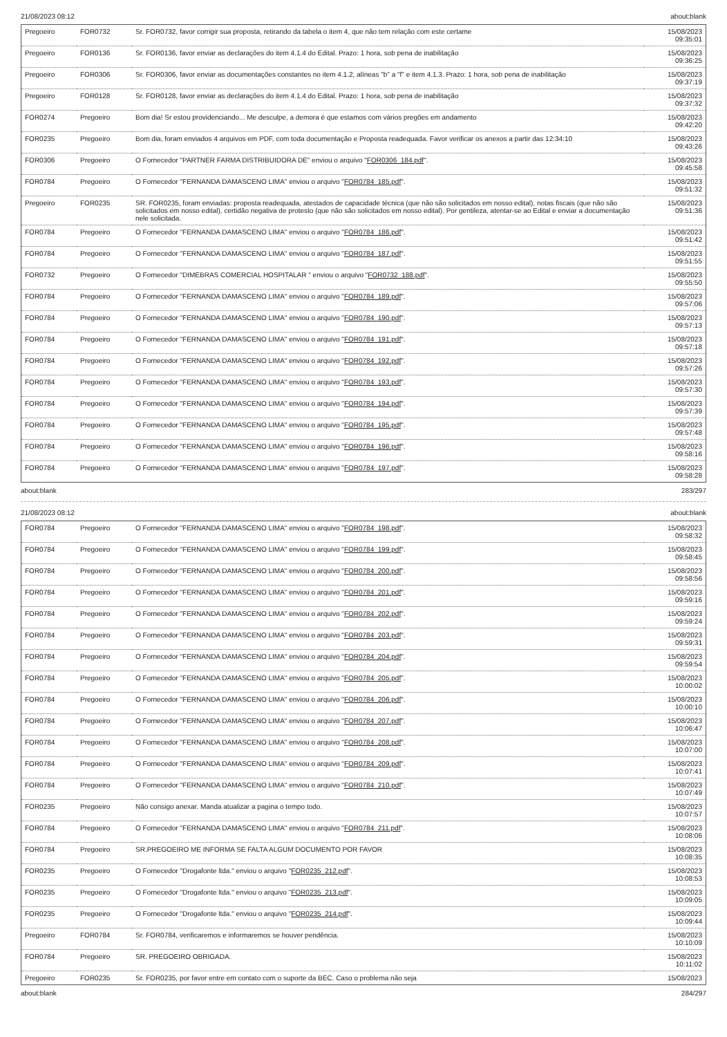21/08/2023 08:12 about:blank
| Pregoeiro | FOR0732 | Sr. FOR0732, favor corrigir sua proposta, retirando da tabela o item 4, que não tem relação com este certame | 15/08/2023 09:35:01 |
| Pregoeiro | FOR0136 | Sr. FOR0136, favor enviar as declarações do item 4.1.4 do Edital. Prazo: 1 hora, sob pena de inabilitação | 15/08/2023 09:36:25 |
| Pregoeiro | FOR0306 | Sr. FOR0306, favor enviar as documentações constantes no item 4.1.2, alíneas "b" a "f" e item 4.1.3. Prazo: 1 hora, sob pena de inabilitação | 15/08/2023 09:37:19 |
| Pregoeiro | FOR0128 | Sr. FOR0128, favor enviar as declarações do item 4.1.4 do Edital. Prazo: 1 hora, sob pena de inabilitação | 15/08/2023 09:37:32 |
| FOR0274 | Pregoeiro | Bom dia! Sr estou providenciando... Me desculpe, a demora é que estamos com vários pregões em andamento | 15/08/2023 09:42:20 |
| FOR0235 | Pregoeiro | Bom dia, foram enviados 4 arquivos em PDF, com toda documentação e Proposta readequada. Favor verificar os anexos a partir das 12:34:10 | 15/08/2023 09:43:26 |
| FOR0306 | Pregoeiro | O Fornecedor "PARTNER FARMA DISTRIBUIDORA DE" enviou o arquivo " FOR0306_184.pdf ". | 15/08/2023 09:45:58 |
| FOR0784 | Pregoeiro | O Fornecedor "FERNANDA DAMASCENO LIMA" enviou o arquivo " FOR0784_185.pdf ". | 15/08/2023 09:51:32 |
| Pregoeiro | FOR0235 | SR. FOR0235, foram enviadas: proposta readequada, atestados de capacidade técnica (que não são solicitados em nosso edital), notas fiscais (que não são solicitados em nosso edital), certidão negativa de protesto (que não são solicitados em nosso edital). Por gentileza, atentar-se ao Edital e enviar a documentação nele solicitada. | 15/08/2023 09:51:36 |
| FOR0784 | Pregoeiro | O Fornecedor "FERNANDA DAMASCENO LIMA" enviou o arquivo " FOR0784_186.pdf ". | 15/08/2023 09:51:42 |
| FOR0784 | Pregoeiro | O Fornecedor "FERNANDA DAMASCENO LIMA" enviou o arquivo " FOR0784_187.pdf ". | 15/08/2023 09:51:55 |
| FOR0732 | Pregoeiro | O Fornecedor "DIMEBRAS COMERCIAL HOSPITALAR " enviou o arquivo " FOR0732_188.pdf ". | 15/08/2023 09:55:50 |
| FOR0784 | Pregoeiro | O Fornecedor "FERNANDA DAMASCENO LIMA" enviou o arquivo " FOR0784_189.pdf ". | 15/08/2023 09:57:06 |
| FOR0784 | Pregoeiro | O Fornecedor "FERNANDA DAMASCENO LIMA" enviou o arquivo " FOR0784_190.pdf ". | 15/08/2023 09:57:13 |
| FOR0784 | Pregoeiro | O Fornecedor "FERNANDA DAMASCENO LIMA" enviou o arquivo " FOR0784_191.pdf ". | 15/08/2023 09:57:18 |
| FOR0784 | Pregoeiro | O Fornecedor "FERNANDA DAMASCENO LIMA" enviou o arquivo " FOR0784_192.pdf ". | 15/08/2023 09:57:26 |
| FOR0784 | Pregoeiro | O Fornecedor "FERNANDA DAMASCENO LIMA" enviou o arquivo " FOR0784_193.pdf ". | 15/08/2023 09:57:30 |
| FOR0784 | Pregoeiro | O Fornecedor "FERNANDA DAMASCENO LIMA" enviou o arquivo " FOR0784_194.pdf ". | 15/08/2023 09:57:39 |
| FOR0784 | Pregoeiro | O Fornecedor "FERNANDA DAMASCENO LIMA" enviou o arquivo " FOR0784_195.pdf ". | 15/08/2023 09:57:48 |
| FOR0784 | Pregoeiro | O Fornecedor "FERNANDA DAMASCENO LIMA" enviou o arquivo " FOR0784_196.pdf ". | 15/08/2023 09:58:16 |
| FOR0784 | Pregoeiro | O Fornecedor "FERNANDA DAMASCENO LIMA" enviou o arquivo " FOR0784_197.pdf ". | 15/08/2023 09:58:28 |
about:blank 283/297
21/08/2023 08:12 about:blank
| FOR0784 | Pregoeiro | O Fornecedor "FERNANDA DAMASCENO LIMA" enviou o arquivo " FOR0784_198.pdf ". | 15/08/2023 09:58:32 |
| FOR0784 | Pregoeiro | O Fornecedor "FERNANDA DAMASCENO LIMA" enviou o arquivo " FOR0784_199.pdf ". | 15/08/2023 09:58:45 |
| FOR0784 | Pregoeiro | O Fornecedor "FERNANDA DAMASCENO LIMA" enviou o arquivo " FOR0784_200.pdf ". | 15/08/2023 09:58:56 |
| FOR0784 | Pregoeiro | O Fornecedor "FERNANDA DAMASCENO LIMA" enviou o arquivo " FOR0784_201.pdf ". | 15/08/2023 09:59:16 |
| FOR0784 | Pregoeiro | O Fornecedor "FERNANDA DAMASCENO LIMA" enviou o arquivo " FOR0784_202.pdf ". | 15/08/2023 09:59:24 |
| FOR0784 | Pregoeiro | O Fornecedor "FERNANDA DAMASCENO LIMA" enviou o arquivo " FOR0784_203.pdf ". | 15/08/2023 09:59:31 |
| FOR0784 | Pregoeiro | O Fornecedor "FERNANDA DAMASCENO LIMA" enviou o arquivo " FOR0784_204.pdf ". | 15/08/2023 09:59:54 |
| FOR0784 | Pregoeiro | O Fornecedor "FERNANDA DAMASCENO LIMA" enviou o arquivo " FOR0784_205.pdf ". | 15/08/2023 10:00:02 |
| FOR0784 | Pregoeiro | O Fornecedor "FERNANDA DAMASCENO LIMA" enviou o arquivo " FOR0784_206.pdf ". | 15/08/2023 10:00:10 |
| FOR0784 | Pregoeiro | O Fornecedor "FERNANDA DAMASCENO LIMA" enviou o arquivo " FOR0784_207.pdf ". | 15/08/2023 10:06:47 |
| FOR0784 | Pregoeiro | O Fornecedor "FERNANDA DAMASCENO LIMA" enviou o arquivo " FOR0784_208.pdf ". | 15/08/2023 10:07:00 |
| FOR0784 | Pregoeiro | O Fornecedor "FERNANDA DAMASCENO LIMA" enviou o arquivo " FOR0784_209.pdf ". | 15/08/2023 10:07:41 |
| FOR0784 | Pregoeiro | O Fornecedor "FERNANDA DAMASCENO LIMA" enviou o arquivo " FOR0784_210.pdf ". | 15/08/2023 10:07:49 |
| FOR0235 | Pregoeiro | Não consigo anexar. Manda atualizar a pagina o tempo todo. | 15/08/2023 10:07:57 |
| FOR0784 | Pregoeiro | O Fornecedor "FERNANDA DAMASCENO LIMA" enviou o arquivo " FOR0784_211.pdf ". | 15/08/2023 10:08:06 |
| FOR0784 | Pregoeiro | SR.PREGOEIRO ME INFORMA SE FALTA ALGUM DOCUMENTO POR FAVOR | 15/08/2023 10:08:35 |
| FOR0235 | Pregoeiro | O Fornecedor "Drogafonte ltda." enviou o arquivo " FOR0235_212.pdf ". | 15/08/2023 10:08:53 |
| FOR0235 | Pregoeiro | O Fornecedor "Drogafonte ltda." enviou o arquivo " FOR0235_213.pdf ". | 15/08/2023 10:09:05 |
| FOR0235 | Pregoeiro | O Fornecedor "Drogafonte ltda." enviou o arquivo " FOR0235_214.pdf ". | 15/08/2023 10:09:44 |
| Pregoeiro | FOR0784 | Sr. FOR0784, verificaremos e informaremos se houver pendência. | 15/08/2023 10:10:09 |
| FOR0784 | Pregoeiro | SR. PREGOEIRO OBRIGADA. | 15/08/2023 10:11:02 |
| Pregoeiro | FOR0235 | Sr. FOR0235, por favor entre em contato com o suporte da BEC. Caso o problema não seja | 15/08/2023 |
about:blank 284/297